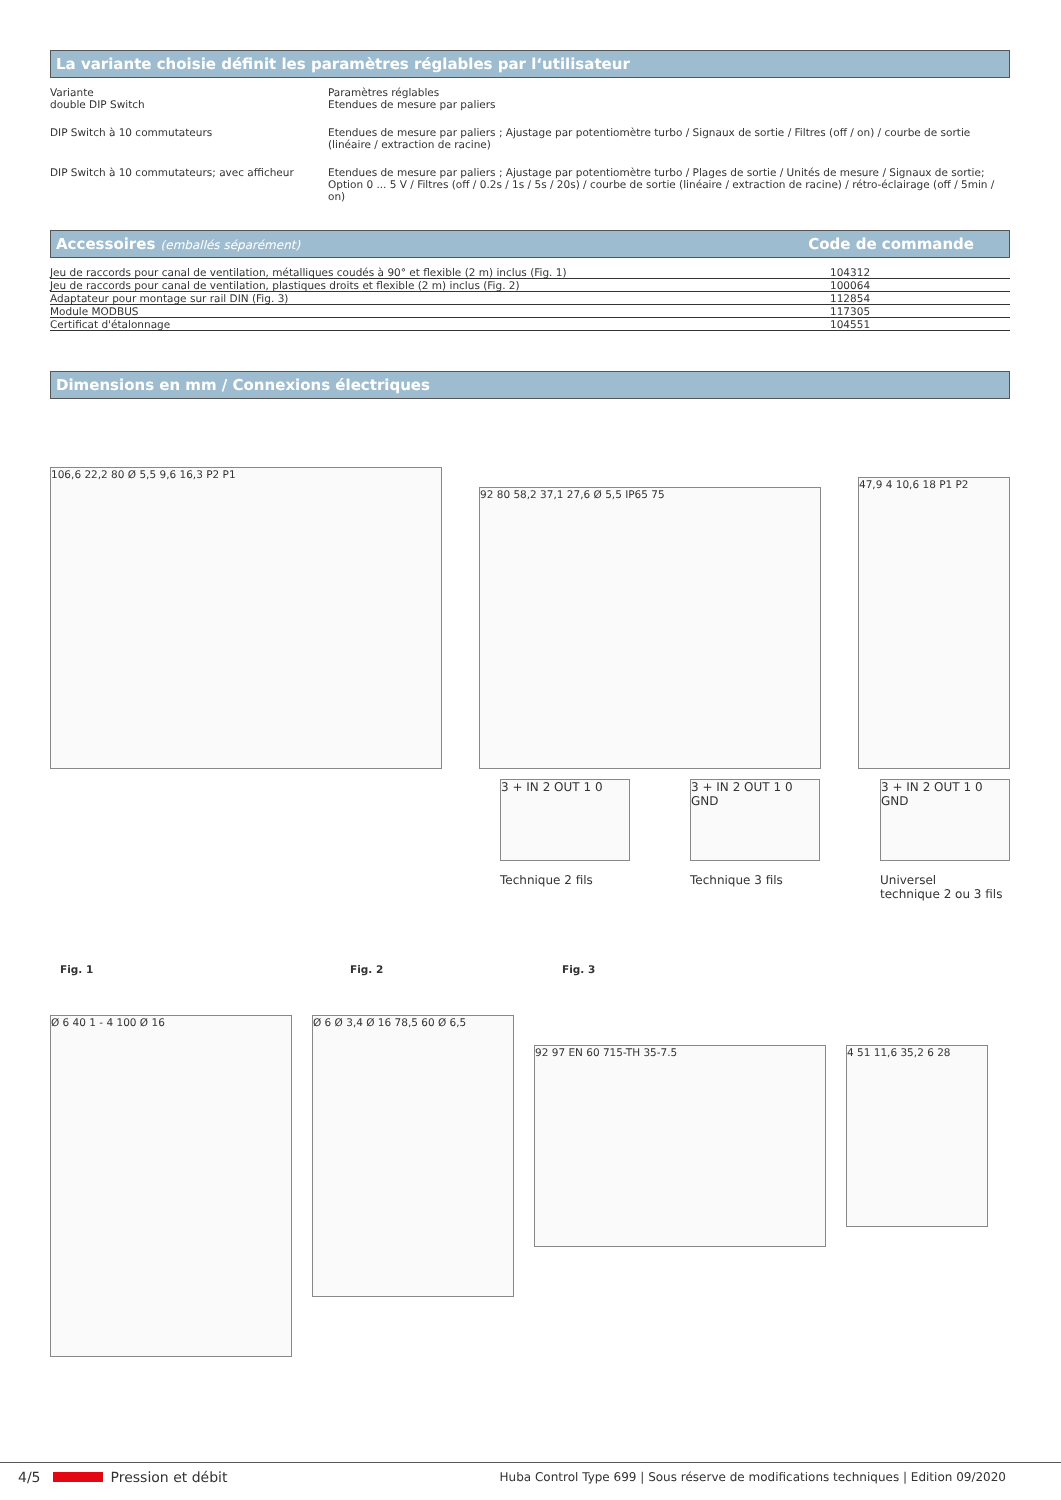La variante choisie définit les paramètres réglables par l‘utilisateur
| Variante double DIP Switch | Paramètres réglables Etendues de mesure par paliers |
| DIP Switch à 10 commutateurs | Etendues de mesure par paliers ; Ajustage par potentiomètre turbo / Signaux de sortie / Filtres (off / on) / courbe de sortie (linéaire / extraction de racine) |
| DIP Switch à 10 commutateurs; avec afficheur | Etendues de mesure par paliers ; Ajustage par potentiomètre turbo / Plages de sortie / Unités de mesure / Signaux de sortie; Option 0 ... 5 V / Filtres (off / 0.2s / 1s / 5s / 20s) / courbe de sortie (linéaire / extraction de racine) / rétro-éclairage (off / 5min / on) |
Accessoires (emballés séparément) Code de commande
| Jeu de raccords pour canal de ventilation, métalliques coudés à 90° et flexible (2 m) inclus (Fig. 1) | 104312 |
| Jeu de raccords pour canal de ventilation, plastiques droits et flexible (2 m) inclus (Fig. 2) | 100064 |
| Adaptateur pour montage sur rail DIN (Fig. 3) | 112854 |
| Module MODBUS | 117305 |
| Certificat d'étalonnage | 104551 |
Dimensions en mm / Connexions électriques
106,6 22,2 80 Ø 5,5 9,6 16,3 P2 P1
92 80 58,2 37,1 27,6 Ø 5,5 IP65 75
47,9 4 10,6 18 P1 P2
3 + IN 2 OUT 1 0
Technique 2 fils
3 + IN 2 OUT 1 0 GND
Technique 3 fils
3 + IN 2 OUT 1 0 GND
Universel
technique 2 ou 3 fils
Fig. 1 Fig. 2 Fig. 3
Ø 6 40 1 - 4 100 Ø 16
Ø 6 Ø 3,4 Ø 16 78,5 60 Ø 6,5
92 97 EN 60 715-TH 35-7.5
4 51 11,6 35,2 6 28
4/5 Pression et débit Huba Control Type 699 | Sous réserve de modifications techniques | Edition 09/2020